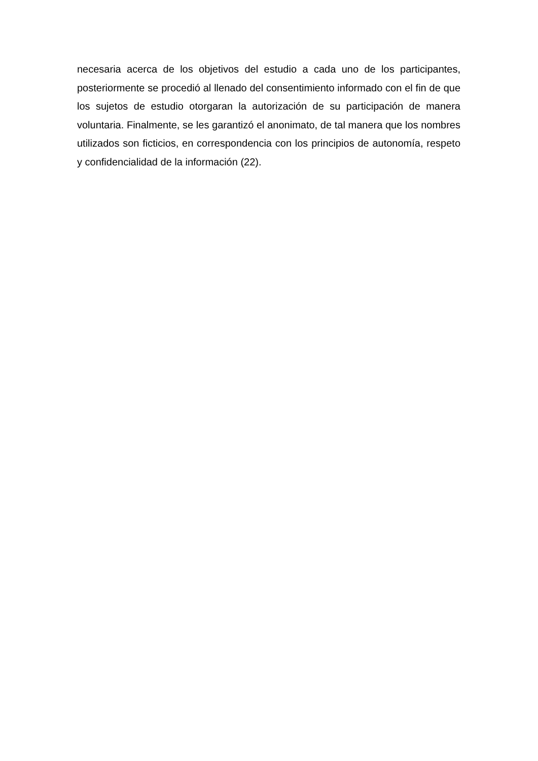necesaria acerca de los objetivos del estudio a cada uno de los participantes, posteriormente se procedió al llenado del consentimiento informado con el fin de que los sujetos de estudio otorgaran la autorización de su participación de manera voluntaria. Finalmente, se les garantizó el anonimato, de tal manera que los nombres utilizados son ficticios, en correspondencia con los principios de autonomía, respeto y confidencialidad de la información (22).